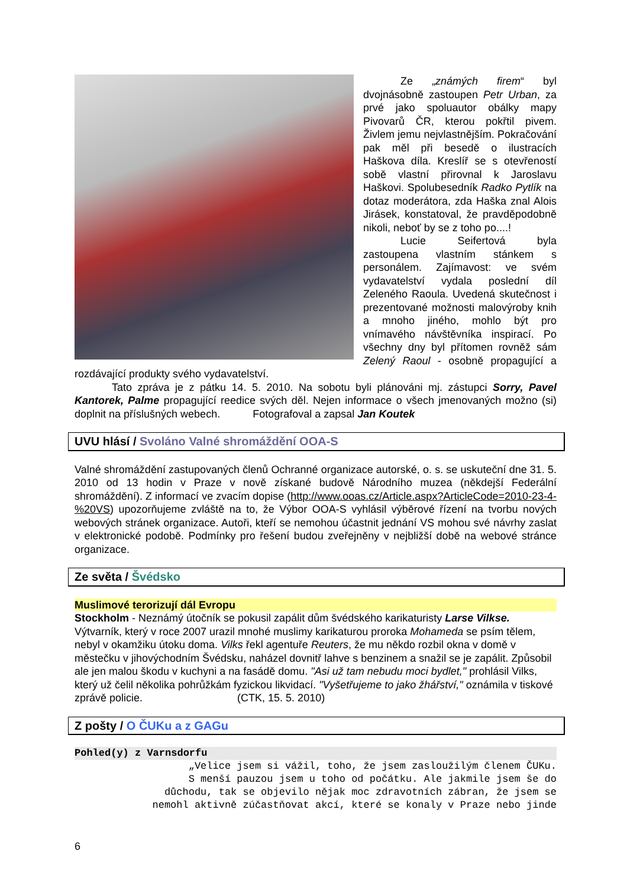Ze „známých firem“ byl dvojnásobně zastoupen Petr Urban, za prvé jako spoluautor obálky mapy Pivovarů ČR, kterou pokřtil pivem. Živlem jemu nejvlastnějším. Pokračování pak měl při besedě o ilustracích Haškova díla. Kreslíř se s otevřeností sobě vlastní přirovnal k Jaroslavu Haškovi. Spolubesedník Radko Pytlík na dotaz moderátora, zda Haška znal Alois Jirásek, konstatoval, že pravděpodobně nikoli, neboť by se z toho po....!
Lucie Seifertová byla zastoupena vlastním stánkem s personálem. Zajímavost: ve svém vydavatelství vydala poslední díl Zeleného Raoula. Uvedená skutečnost i prezentované možnosti malovýroby knih a mnoho jiného, mohlo být pro vnímavého návštěvníka inspirací. Po všechny dny byl přítomen rovněž sám Zelený Raoul - osobně propagující a rozdávající produkty svého vydavatelství.
Tato zpráva je z pátku 14. 5. 2010. Na sobotu byli plánováni mj. zástupci Sorry, Pavel Kantorek, Palme propagující reedice svých děl. Nejen informace o všech jmenovaných možno (si) doplnit na příslušných webech. Fotografoval a zapsal Jan Koutek
UVU hlásí / Svoláno Valné shromáždění OOA-S
Valné shromáždění zastupovaných členů Ochranné organizace autorské, o. s. se uskuteční dne 31. 5. 2010 od 13 hodin v Praze v nově získané budově Národního muzea (někdejší Federální shromáždění). Z informací ve zvacím dopise (http://www.ooas.cz/Article.aspx?ArticleCode=2010-23-4-%20VS) upozorňujeme zvláště na to, že Výbor OOA-S vyhlásil výběrové řízení na tvorbu nových webových stránek organizace. Autoři, kteří se nemohou účastnit jednání VS mohou své návrhy zaslat v elektronické podobě. Podmínky pro řešení budou zveřejněny v nejbližší době na webové stránce organizace.
Ze světa / Švédsko
Muslimové terorizují dál Evropu
Stockholm - Neznámý útočník se pokusil zapálit dům švédského karikaturisty Larse Vilkse. Výtvarník, který v roce 2007 urazil mnohé muslimy karikaturou proroka Mohameda se psím tělem, nebyl v okamžiku útoku doma. Vilks řekl agentuře Reuters, že mu někdo rozbil okna v domě v městečku v jihovýchodním Švédsku, naházel dovnitř lahve s benzinem a snažil se je zapálit. Způsobil ale jen malou škodu v kuchyni a na fasádě domu. "Asi už tam nebudu moci bydlet," prohlásil Vilks, který už čelil několika pohrůžkám fyzickou likvidací. "Vyšetřujeme to jako žhářství," oznámila v tiskové zprávě policie. (CTK, 15. 5. 2010)
Z pošty / O ČUKu a z GAGu
Pohled(y) z Varnsdorfu
„Velice jsem si vážil, toho, že jsem zasloužilým členem ČUKu.
S menší pauzou jsem u toho od počátku. Ale jakmile jsem še do
důchodu, tak se objevilo nějak moc zdravotních zábran, že jsem se
nemohl aktivně zúčastňovat akcí, které se konaly v Praze nebo jinde
6